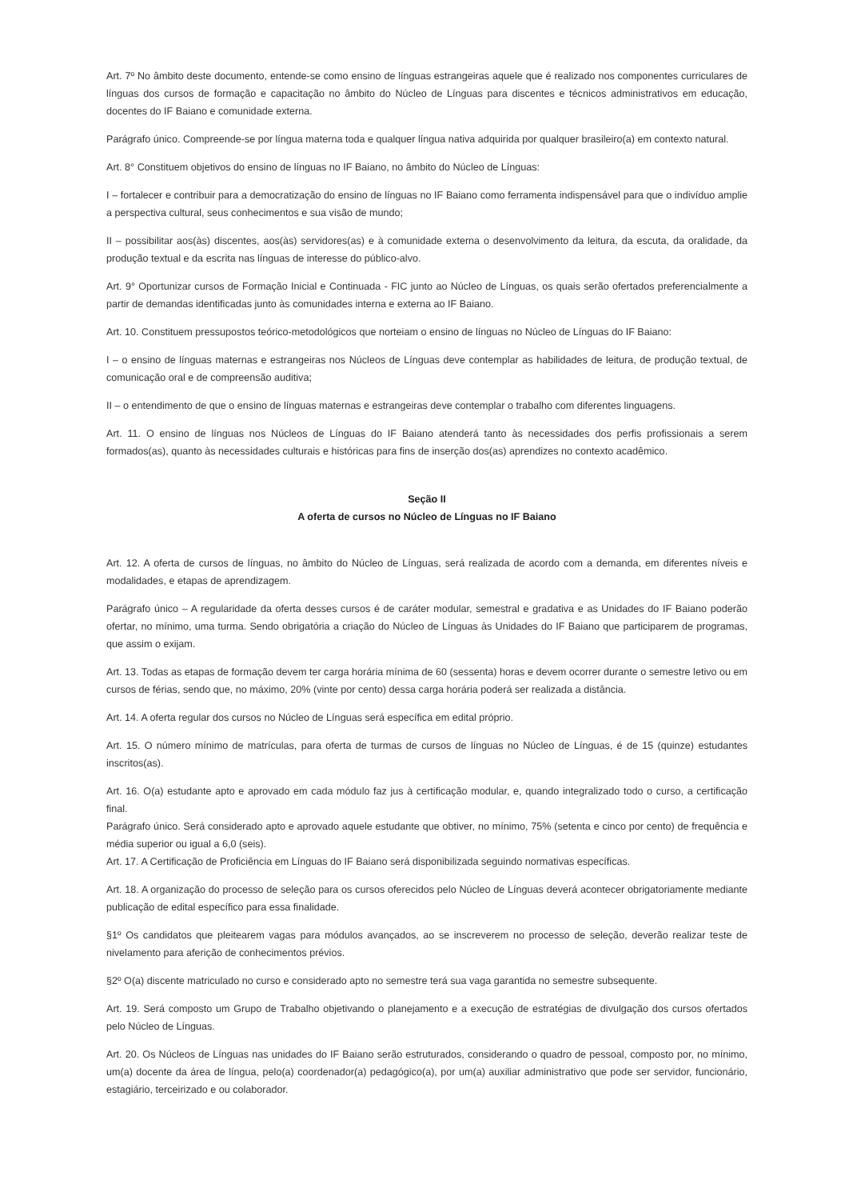Art. 7º No âmbito deste documento, entende-se como ensino de línguas estrangeiras aquele que é realizado nos componentes curriculares de línguas dos cursos de formação e capacitação no âmbito do Núcleo de Línguas para discentes e técnicos administrativos em educação, docentes do IF Baiano e comunidade externa.
Parágrafo único. Compreende-se por língua materna toda e qualquer língua nativa adquirida por qualquer brasileiro(a) em contexto natural.
Art. 8° Constituem objetivos do ensino de línguas no IF Baiano, no âmbito do Núcleo de Línguas:
I – fortalecer e contribuir para a democratização do ensino de línguas no IF Baiano como ferramenta indispensável para que o indivíduo amplie a perspectiva cultural, seus conhecimentos e sua visão de mundo;
II – possibilitar aos(às) discentes, aos(às) servidores(as) e à comunidade externa o desenvolvimento da leitura, da escuta, da oralidade, da produção textual e da escrita nas línguas de interesse do público-alvo.
Art. 9° Oportunizar cursos de Formação Inicial e Continuada - FIC junto ao Núcleo de Línguas, os quais serão ofertados preferencialmente a partir de demandas identificadas junto às comunidades interna e externa ao IF Baiano.
Art. 10. Constituem pressupostos teórico-metodológicos que norteiam o ensino de línguas no Núcleo de Línguas do IF Baiano:
I – o ensino de línguas maternas e estrangeiras nos Núcleos de Línguas deve contemplar as habilidades de leitura, de produção textual, de comunicação oral e de compreensão auditiva;
II – o entendimento de que o ensino de línguas maternas e estrangeiras deve contemplar o trabalho com diferentes linguagens.
Art. 11. O ensino de línguas nos Núcleos de Línguas do IF Baiano atenderá tanto às necessidades dos perfis profissionais a serem formados(as), quanto às necessidades culturais e históricas para fins de inserção dos(as) aprendizes no contexto acadêmico.
Seção II
A oferta de cursos no Núcleo de Línguas no IF Baiano
Art. 12. A oferta de cursos de línguas, no âmbito do Núcleo de Línguas, será realizada de acordo com a demanda, em diferentes níveis e modalidades, e etapas de aprendizagem.
Parágrafo único – A regularidade da oferta desses cursos é de caráter modular, semestral e gradativa e as Unidades do IF Baiano poderão ofertar, no mínimo, uma turma. Sendo obrigatória a criação do Núcleo de Línguas às Unidades do IF Baiano que participarem de programas, que assim o exijam.
Art. 13. Todas as etapas de formação devem ter carga horária mínima de 60 (sessenta) horas e devem ocorrer durante o semestre letivo ou em cursos de férias, sendo que, no máximo, 20% (vinte por cento) dessa carga horária poderá ser realizada a distância.
Art. 14. A oferta regular dos cursos no Núcleo de Línguas será específica em edital próprio.
Art. 15. O número mínimo de matrículas, para oferta de turmas de cursos de línguas no Núcleo de Línguas, é de 15 (quinze) estudantes inscritos(as).
Art. 16. O(a) estudante apto e aprovado em cada módulo faz jus à certificação modular, e, quando integralizado todo o curso, a certificação final.
Parágrafo único. Será considerado apto e aprovado aquele estudante que obtiver, no mínimo, 75% (setenta e cinco por cento) de frequência e média superior ou igual a 6,0 (seis).
Art. 17. A Certificação de Proficiência em Línguas do IF Baiano será disponibilizada seguindo normativas específicas.
Art. 18. A organização do processo de seleção para os cursos oferecidos pelo Núcleo de Línguas deverá acontecer obrigatoriamente mediante publicação de edital específico para essa finalidade.
§1º Os candidatos que pleitearem vagas para módulos avançados, ao se inscreverem no processo de seleção, deverão realizar teste de nivelamento para aferição de conhecimentos prévios.
§2º O(a) discente matriculado no curso e considerado apto no semestre terá sua vaga garantida no semestre subsequente.
Art. 19. Será composto um Grupo de Trabalho objetivando o planejamento e a execução de estratégias de divulgação dos cursos ofertados pelo Núcleo de Línguas.
Art. 20. Os Núcleos de Línguas nas unidades do IF Baiano serão estruturados, considerando o quadro de pessoal, composto por, no mínimo, um(a) docente da área de língua, pelo(a) coordenador(a) pedagógico(a), por um(a) auxiliar administrativo que pode ser servidor, funcionário, estagiário, terceirizado e ou colaborador.